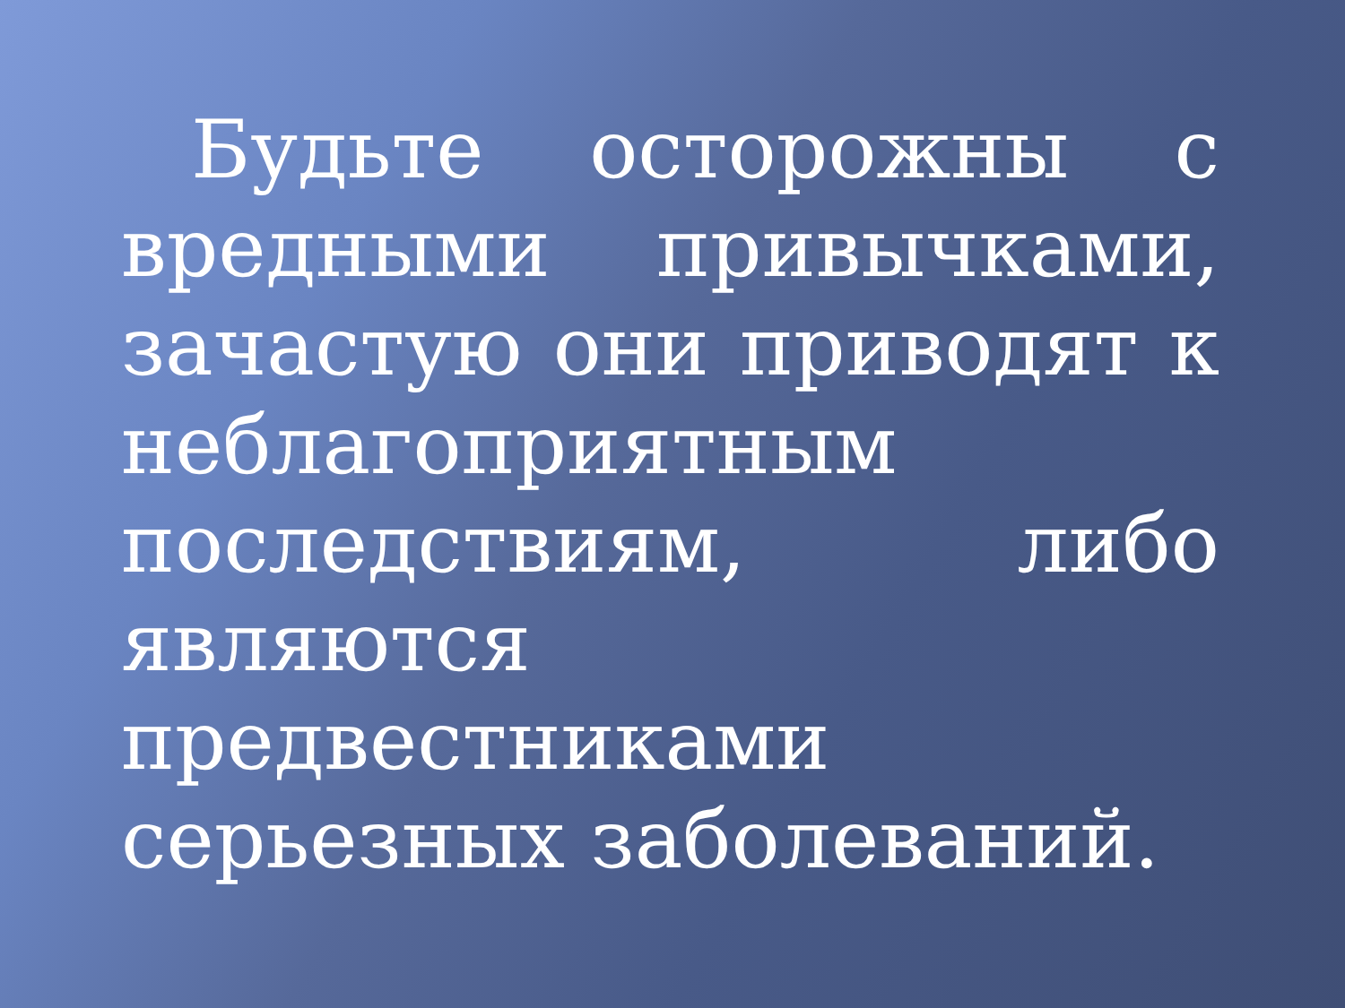Будьте осторожны с вредными привычками, зачастую они приводят к неблагоприятным последствиям, либо являются предвестниками серьезных заболеваний.